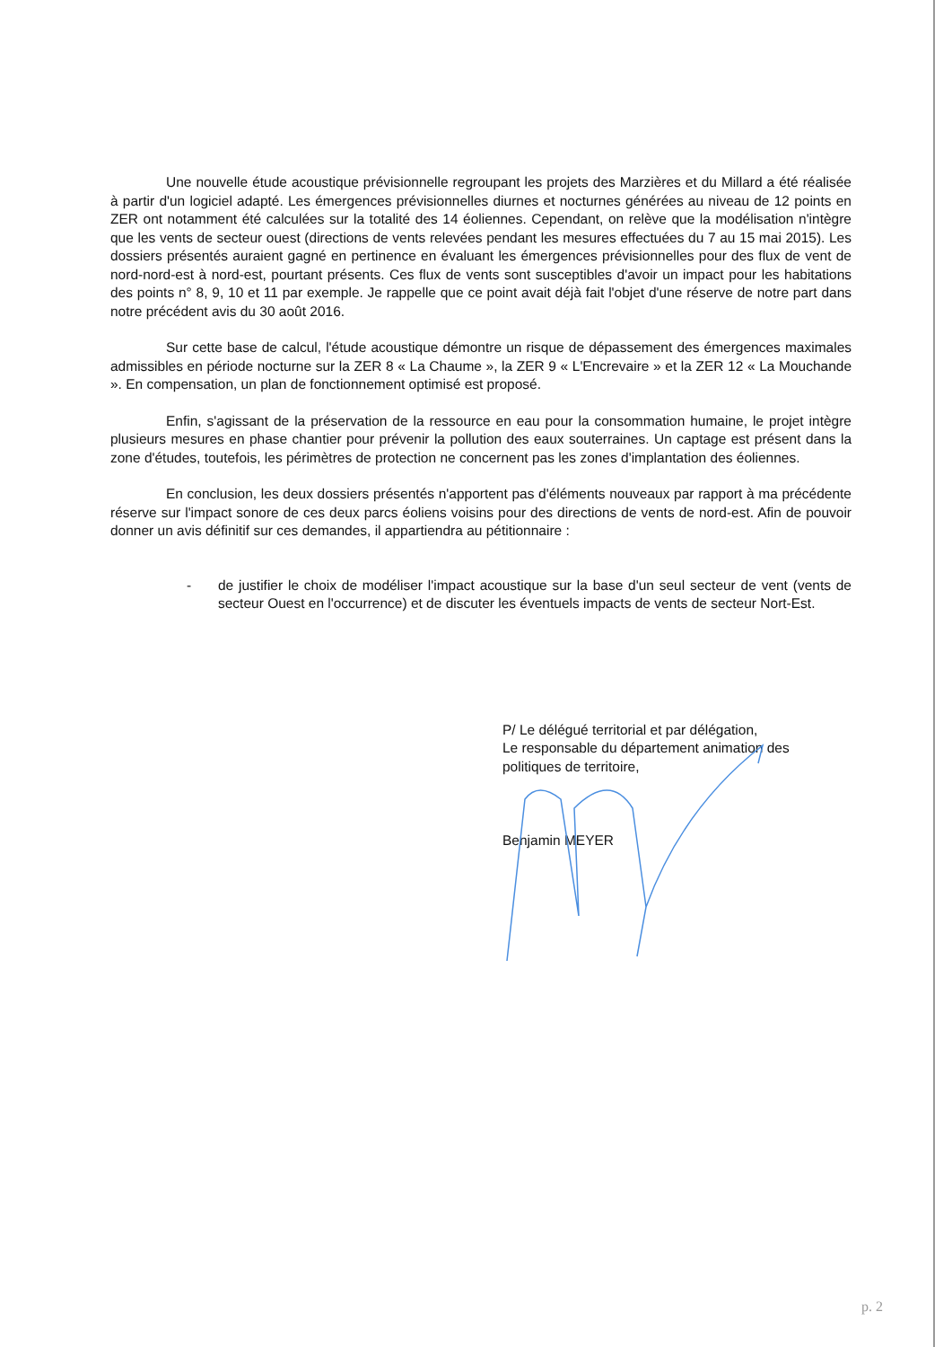Une nouvelle étude acoustique prévisionnelle regroupant les projets des Marzières et du Millard a été réalisée à partir d'un logiciel adapté. Les émergences prévisionnelles diurnes et nocturnes générées au niveau de 12 points en ZER ont notamment été calculées sur la totalité des 14 éoliennes. Cependant, on relève que la modélisation n'intègre que les vents de secteur ouest (directions de vents relevées pendant les mesures effectuées du 7 au 15 mai 2015). Les dossiers présentés auraient gagné en pertinence en évaluant les émergences prévisionnelles pour des flux de vent de nord-nord-est à nord-est, pourtant présents. Ces flux de vents sont susceptibles d'avoir un impact pour les habitations des points n° 8, 9, 10 et 11 par exemple. Je rappelle que ce point avait déjà fait l'objet d'une réserve de notre part dans notre précédent avis du 30 août 2016.
Sur cette base de calcul, l'étude acoustique démontre un risque de dépassement des émergences maximales admissibles en période nocturne sur la ZER 8 « La Chaume », la ZER 9 « L'Encrevaire » et la ZER 12 « La Mouchande ». En compensation, un plan de fonctionnement optimisé est proposé.
Enfin, s'agissant de la préservation de la ressource en eau pour la consommation humaine, le projet intègre plusieurs mesures en phase chantier pour prévenir la pollution des eaux souterraines. Un captage est présent dans la zone d'études, toutefois, les périmètres de protection ne concernent pas les zones d'implantation des éoliennes.
En conclusion, les deux dossiers présentés n'apportent pas d'éléments nouveaux par rapport à ma précédente réserve sur l'impact sonore de ces deux parcs éoliens voisins pour des directions de vents de nord-est. Afin de pouvoir donner un avis définitif sur ces demandes, il appartiendra au pétitionnaire :
- de justifier le choix de modéliser l'impact acoustique sur la base d'un seul secteur de vent (vents de secteur Ouest en l'occurrence) et de discuter les éventuels impacts de vents de secteur Nort-Est.
P/ Le délégué territorial et par délégation,
Le responsable du département animation des politiques de territoire,
Benjamin MEYER
p. 2